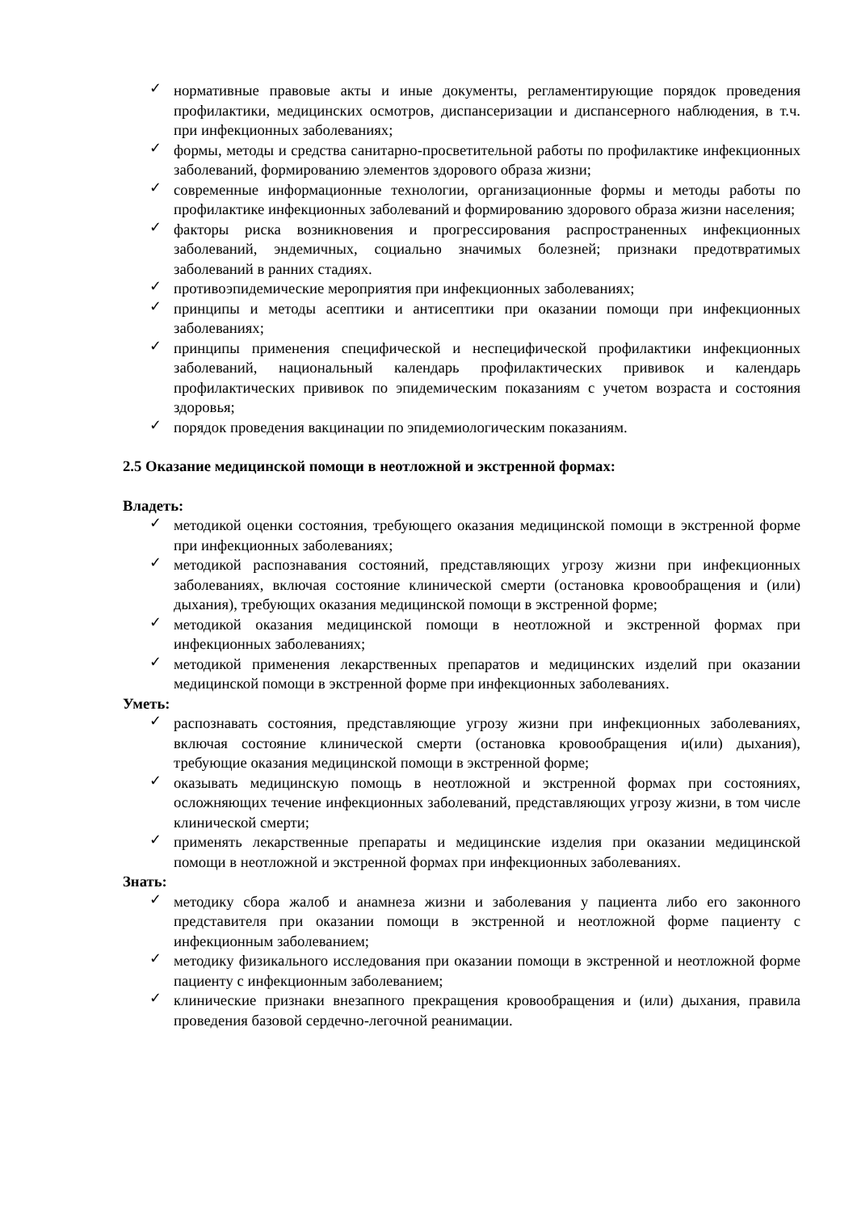✓ нормативные правовые акты и иные документы, регламентирующие порядок проведения профилактики, медицинских осмотров, диспансеризации и диспансерного наблюдения, в т.ч. при инфекционных заболеваниях;
✓ формы, методы и средства санитарно-просветительной работы по профилактике инфекционных заболеваний, формированию элементов здорового образа жизни;
✓ современные информационные технологии, организационные формы и методы работы по профилактике инфекционных заболеваний и формированию здорового образа жизни населения;
✓ факторы риска возникновения и прогрессирования распространенных инфекционных заболеваний, эндемичных, социально значимых болезней; признаки предотвратимых заболеваний в ранних стадиях.
✓ противоэпидемические мероприятия при инфекционных заболеваниях;
✓ принципы и методы асептики и антисептики при оказании помощи при инфекционных заболеваниях;
✓ принципы применения специфической и неспецифической профилактики инфекционных заболеваний, национальный календарь профилактических прививок и календарь профилактических прививок по эпидемическим показаниям с учетом возраста и состояния здоровья;
✓ порядок проведения вакцинации по эпидемиологическим показаниям.
2.5 Оказание медицинской помощи в неотложной и экстренной формах:
Владеть:
✓ методикой оценки состояния, требующего оказания медицинской помощи в экстренной форме при инфекционных заболеваниях;
✓ методикой распознавания состояний, представляющих угрозу жизни при инфекционных заболеваниях, включая состояние клинической смерти (остановка кровообращения и (или) дыхания), требующих оказания медицинской помощи в экстренной форме;
✓ методикой оказания медицинской помощи в неотложной и экстренной формах при инфекционных заболеваниях;
✓ методикой применения лекарственных препаратов и медицинских изделий при оказании медицинской помощи в экстренной форме при инфекционных заболеваниях.
Уметь:
✓ распознавать состояния, представляющие угрозу жизни при инфекционных заболеваниях, включая состояние клинической смерти (остановка кровообращения и(или) дыхания), требующие оказания медицинской помощи в экстренной форме;
✓ оказывать медицинскую помощь в неотложной и экстренной формах при состояниях, осложняющих течение инфекционных заболеваний, представляющих угрозу жизни, в том числе клинической смерти;
✓ применять лекарственные препараты и медицинские изделия при оказании медицинской помощи в неотложной и экстренной формах при инфекционных заболеваниях.
Знать:
✓ методику сбора жалоб и анамнеза жизни и заболевания у пациента либо его законного представителя при оказании помощи в экстренной и неотложной форме пациенту с инфекционным заболеванием;
✓ методику физикального исследования при оказании помощи в экстренной и неотложной форме пациенту с инфекционным заболеванием;
✓ клинические признаки внезапного прекращения кровообращения и (или) дыхания, правила проведения базовой сердечно-легочной реанимации.